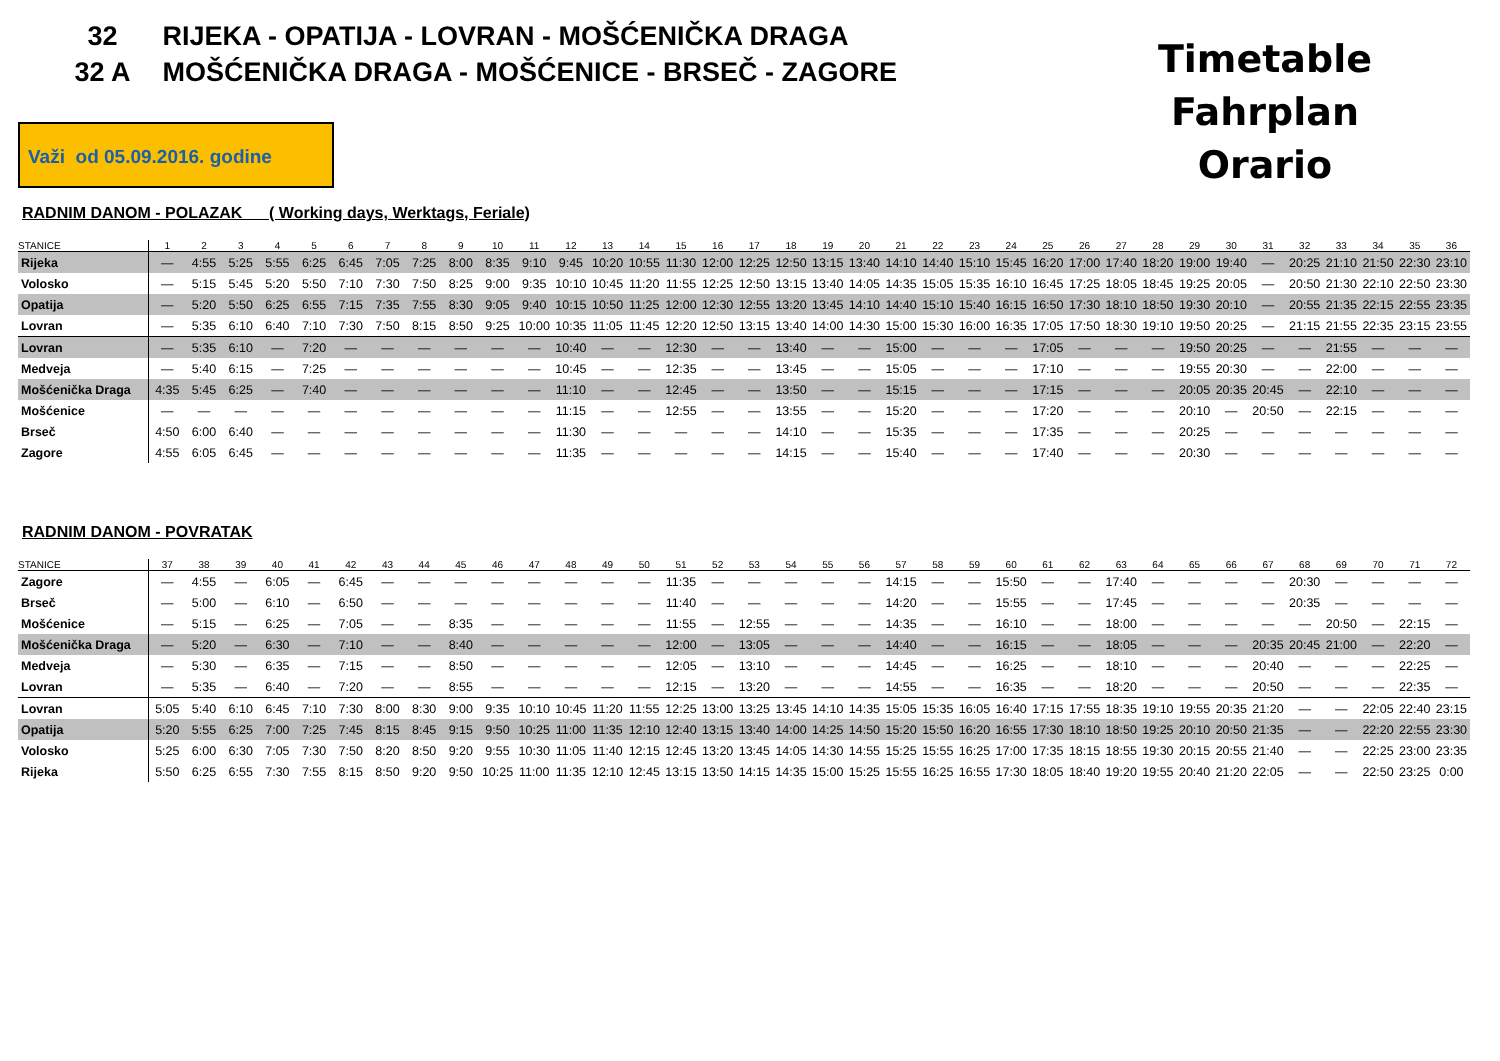32 RIJEKA - OPATIJA - LOVRAN - MOŠĆENIČKA DRAGA
32 A MOŠĆENIČKA DRAGA - MOŠĆENICE - BRSEČ - ZAGORE
Timetable
Fahrplan
Orario
Važi od 05.09.2016. godine
RADNIM DANOM - POLAZAK ( Working days, Werktags, Feriale)
| STANICE | 1 | 2 | 3 | 4 | 5 | 6 | 7 | 8 | 9 | 10 | 11 | 12 | 13 | 14 | 15 | 16 | 17 | 18 | 19 | 20 | 21 | 22 | 23 | 24 | 25 | 26 | 27 | 28 | 29 | 30 | 31 | 32 | 33 | 34 | 35 | 36 |
| --- | --- | --- | --- | --- | --- | --- | --- | --- | --- | --- | --- | --- | --- | --- | --- | --- | --- | --- | --- | --- | --- | --- | --- | --- | --- | --- | --- | --- | --- | --- | --- | --- | --- | --- | --- | --- |
| Rijeka | — | 4:55 | 5:25 | 5:55 | 6:25 | 6:45 | 7:05 | 7:25 | 8:00 | 8:35 | 9:10 | 9:45 | 10:20 | 10:55 | 11:30 | 12:00 | 12:25 | 12:50 | 13:15 | 13:40 | 14:10 | 14:40 | 15:10 | 15:45 | 16:20 | 17:00 | 17:40 | 18:20 | 19:00 | 19:40 | — | 20:25 | 21:10 | 21:50 | 22:30 | 23:10 |
| Volosko | — | 5:15 | 5:45 | 5:20 | 5:50 | 7:10 | 7:30 | 7:50 | 8:25 | 9:00 | 9:35 | 10:10 | 10:45 | 11:20 | 11:55 | 12:25 | 12:50 | 13:15 | 13:40 | 14:05 | 14:35 | 15:05 | 15:35 | 16:10 | 16:45 | 17:25 | 18:05 | 18:45 | 19:25 | 20:05 | — | 20:50 | 21:30 | 22:10 | 22:50 | 23:30 |
| Opatija | — | 5:20 | 5:50 | 6:25 | 6:55 | 7:15 | 7:35 | 7:55 | 8:30 | 9:05 | 9:40 | 10:15 | 10:50 | 11:25 | 12:00 | 12:30 | 12:55 | 13:20 | 13:45 | 14:10 | 14:40 | 15:10 | 15:40 | 16:15 | 16:50 | 17:30 | 18:10 | 18:50 | 19:30 | 20:10 | — | 20:55 | 21:35 | 22:15 | 22:55 | 23:35 |
| Lovran | — | 5:35 | 6:10 | 6:40 | 7:10 | 7:30 | 7:50 | 8:15 | 8:50 | 9:25 | 10:00 | 10:35 | 11:05 | 11:45 | 12:20 | 12:50 | 13:15 | 13:40 | 14:00 | 14:30 | 15:00 | 15:30 | 16:00 | 16:35 | 17:05 | 17:50 | 18:30 | 19:10 | 19:50 | 20:25 | — | 21:15 | 21:55 | 22:35 | 23:15 | 23:55 |
| Lovran | — | 5:35 | 6:10 | — | 7:20 | — | — | — | — | — | — | 10:40 | — | — | 12:30 | — | — | 13:40 | — | — | 15:00 | — | — | — | 17:05 | — | — | — | 19:50 | 20:25 | — | — | 21:55 | — | — | — |
| Medveja | — | 5:40 | 6:15 | — | 7:25 | — | — | — | — | — | — | 10:45 | — | — | 12:35 | — | — | 13:45 | — | — | 15:05 | — | — | — | 17:10 | — | — | — | 19:55 | 20:30 | — | — | 22:00 | — | — | — |
| Mošćenička Draga | 4:35 | 5:45 | 6:25 | — | 7:40 | — | — | — | — | — | — | 11:10 | — | — | 12:45 | — | — | 13:50 | — | — | 15:15 | — | — | — | 17:15 | — | — | — | 20:05 | 20:35 | 20:45 | — | 22:10 | — | — | — |
| Mošćenice | — | — | — | — | — | — | — | — | — | — | — | 11:15 | — | — | 12:55 | — | — | 13:55 | — | — | 15:20 | — | — | — | 17:20 | — | — | — | 20:10 | — | 20:50 | — | 22:15 | — | — | — |
| Brseč | 4:50 | 6:00 | 6:40 | — | — | — | — | — | — | — | — | 11:30 | — | — | — | — | — | 14:10 | — | — | 15:35 | — | — | — | 17:35 | — | — | — | 20:25 | — | — | — | — | — | — | — |
| Zagore | 4:55 | 6:05 | 6:45 | — | — | — | — | — | — | — | — | 11:35 | — | — | — | — | — | 14:15 | — | — | 15:40 | — | — | — | 17:40 | — | — | — | 20:30 | — | — | — | — | — | — | — |
RADNIM DANOM - POVRATAK
| STANICE | 37 | 38 | 39 | 40 | 41 | 42 | 43 | 44 | 45 | 46 | 47 | 48 | 49 | 50 | 51 | 52 | 53 | 54 | 55 | 56 | 57 | 58 | 59 | 60 | 61 | 62 | 63 | 64 | 65 | 66 | 67 | 68 | 69 | 70 | 71 | 72 |
| --- | --- | --- | --- | --- | --- | --- | --- | --- | --- | --- | --- | --- | --- | --- | --- | --- | --- | --- | --- | --- | --- | --- | --- | --- | --- | --- | --- | --- | --- | --- | --- | --- | --- | --- | --- | --- |
| Zagore | — | 4:55 | — | 6:05 | — | 6:45 | — | — | — | — | — | — | — | — | 11:35 | — | — | — | — | — | 14:15 | — | — | 15:50 | — | — | 17:40 | — | — | — | — | 20:30 | — | — | — | — |
| Brseč | — | 5:00 | — | 6:10 | — | 6:50 | — | — | — | — | — | — | — | — | 11:40 | — | — | — | — | — | 14:20 | — | — | 15:55 | — | — | 17:45 | — | — | — | — | 20:35 | — | — | — | — |
| Mošćenice | — | 5:15 | — | 6:25 | — | 7:05 | — | — | 8:35 | — | — | — | — | — | 11:55 | — | 12:55 | — | — | — | 14:35 | — | — | 16:10 | — | — | 18:00 | — | — | — | — | — | 20:50 | — | 22:15 | — |
| Mošćenička Draga | — | 5:20 | — | 6:30 | — | 7:10 | — | — | 8:40 | — | — | — | — | — | 12:00 | — | 13:05 | — | — | — | 14:40 | — | — | 16:15 | — | — | 18:05 | — | — | — | 20:35 | 20:45 | 21:00 | — | 22:20 | — |
| Medveja | — | 5:30 | — | 6:35 | — | 7:15 | — | — | 8:50 | — | — | — | — | — | 12:05 | — | 13:10 | — | — | — | 14:45 | — | — | 16:25 | — | — | 18:10 | — | — | — | 20:40 | — | — | — | 22:25 | — |
| Lovran | — | 5:35 | — | 6:40 | — | 7:20 | — | — | 8:55 | — | — | — | — | — | 12:15 | — | 13:20 | — | — | — | 14:55 | — | — | 16:35 | — | — | 18:20 | — | — | — | 20:50 | — | — | — | 22:35 | — |
| Lovran | 5:05 | 5:40 | 6:10 | 6:45 | 7:10 | 7:30 | 8:00 | 8:30 | 9:00 | 9:35 | 10:10 | 10:45 | 11:20 | 11:55 | 12:25 | 13:00 | 13:25 | 13:45 | 14:10 | 14:35 | 15:05 | 15:35 | 16:05 | 16:40 | 17:15 | 17:55 | 18:35 | 19:10 | 19:55 | 20:35 | 21:20 | — | — | 22:05 | 22:40 | 23:15 |
| Opatija | 5:20 | 5:55 | 6:25 | 7:00 | 7:25 | 7:45 | 8:15 | 8:45 | 9:15 | 9:50 | 10:25 | 11:00 | 11:35 | 12:10 | 12:40 | 13:15 | 13:40 | 14:00 | 14:25 | 14:50 | 15:20 | 15:50 | 16:20 | 16:55 | 17:30 | 18:10 | 18:50 | 19:25 | 20:10 | 20:50 | 21:35 | — | — | 22:20 | 22:55 | 23:30 |
| Volosko | 5:25 | 6:00 | 6:30 | 7:05 | 7:30 | 7:50 | 8:20 | 8:50 | 9:20 | 9:55 | 10:30 | 11:05 | 11:40 | 12:15 | 12:45 | 13:20 | 13:45 | 14:05 | 14:30 | 14:55 | 15:25 | 15:55 | 16:25 | 17:00 | 17:35 | 18:15 | 18:55 | 19:30 | 20:15 | 20:55 | 21:40 | — | — | 22:25 | 23:00 | 23:35 |
| Rijeka | 5:50 | 6:25 | 6:55 | 7:30 | 7:55 | 8:15 | 8:50 | 9:20 | 9:50 | 10:25 | 11:00 | 11:35 | 12:10 | 12:45 | 13:15 | 13:50 | 14:15 | 14:35 | 15:00 | 15:25 | 15:55 | 16:25 | 16:55 | 17:30 | 18:05 | 18:40 | 19:20 | 19:55 | 20:40 | 21:20 | 22:05 | — | — | 22:50 | 23:25 | 0:00 |